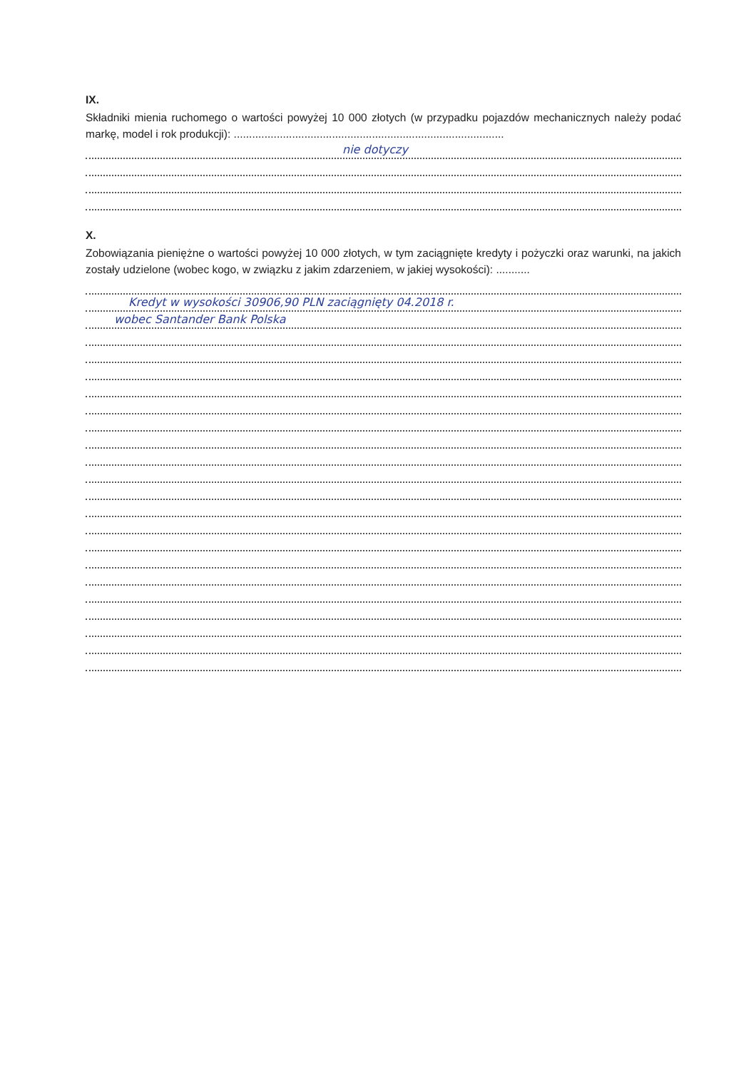IX.
Składniki mienia ruchomego o wartości powyżej 10 000 złotych (w przypadku pojazdów mechanicznych należy podać markę, model i rok produkcji): ........................................................................................
nie dotyczy
X.
Zobowiązania pieniężne o wartości powyżej 10 000 złotych, w tym zaciągnięte kredyty i pożyczki oraz warunki, na jakich zostały udzielone (wobec kogo, w związku z jakim zdarzeniem, w jakiej wysokości): ...........
Kredyt w wysokości 30906,90 PLN zaciągnięty 04.2018 r.
wobec Santander Bank Polska